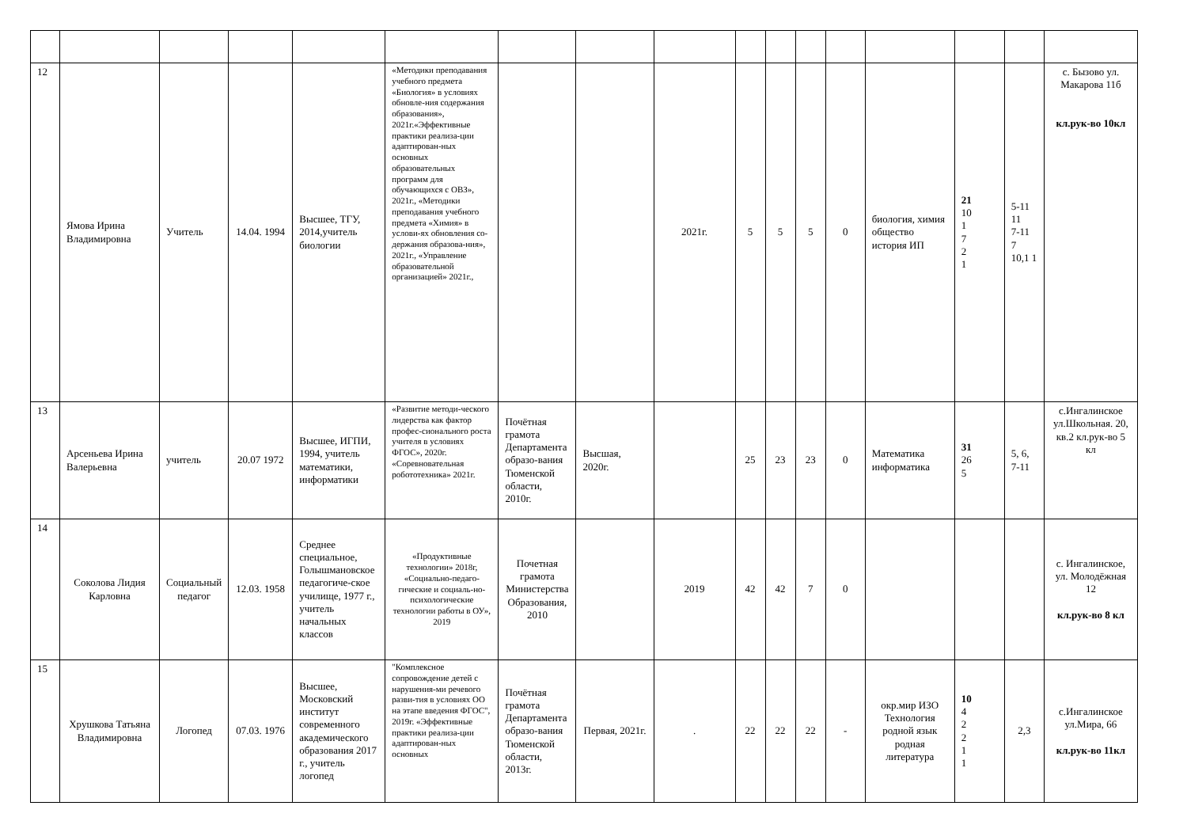| 12 | Ямова Ирина Владимировна | Учитель | 14.04. 1994 | Высшее, ТГУ, 2014,учитель биологии | «Методики преподавания учебного предмета «Биология» в условиях обновле-ния содержания образования», 2021г.«Эффективные практики реализа-ции адаптирован-ных основных образовательных программ для обучающихся с ОВЗ», 2021г., «Методики преподавания учебного предмета «Химия» в услови-ях обновления со-держания образова-ния», 2021г., «Управление образовательной организацией» 2021г., | | | 2021г. | 5 | 5 | 5 | 0 | биология, химия общество история ИП | 21 10 1 7 2 1 | 5-11 11 7-11 7 10,1 1 | с. Бызово ул. Макарова 11б кл.рук-во 10кл |
| 13 | Арсеньева Ирина Валерьевна | учитель | 20.07 1972 | Высшее, ИГПИ, 1994, учитель математики, информатики | «Развитие методи-ческого лидерства как фактор профес-сионального роста учителя в условиях ФГОС», 2020г. «Соревновательная робототехника» 2021г. | Почётная грамота Департамента образо-вания Тюменской области, 2010г. | Высшая, 2020г. | | 25 | 23 | 23 | 0 | Математика информатика | 31 26 5 | 5, 6, 7-11 | с.Ингалинское ул.Школьная. 20, кв.2 кл.рук-во 5 кл |
| 14 | Соколова Лидия Карловна | Социальный педагог | 12.03. 1958 | Среднее специальное, Голышмановское педагогиче-ское училище, 1977 г., учитель начальных классов | «Продуктивные технологии» 2018г, «Социально-педаго-гические и социаль-но-психологические технологии работы в ОУ», 2019 | Почетная грамота Министерства Образования, 2010 | | 2019 | 42 | 42 | 7 | 0 | | | | с. Ингалинское, ул. Молодёжная 12 кл.рук-во 8 кл |
| 15 | Хрушкова Татьяна Владимировна | Логопед | 07.03. 1976 | Высшее, Московский институт современного академического образования 2017 г., учитель логопед | "Комплексное сопровождение детей с нарушения-ми речевого разви-тия в условиях ОО на этапе введения ФГОС", 2019г. «Эффективные практики реализа-ции адаптирован-ных основных | Почётная грамота Департамента образо-вания Тюменской области, 2013г. | Первая, 2021г. | . | 22 | 22 | 22 | - | окр.мир ИЗО Технология родной язык родная литература | 10 4 2 2 1 1 | 2,3 | с.Ингалинское ул.Мира, 66 кл.рук-во 11кл |